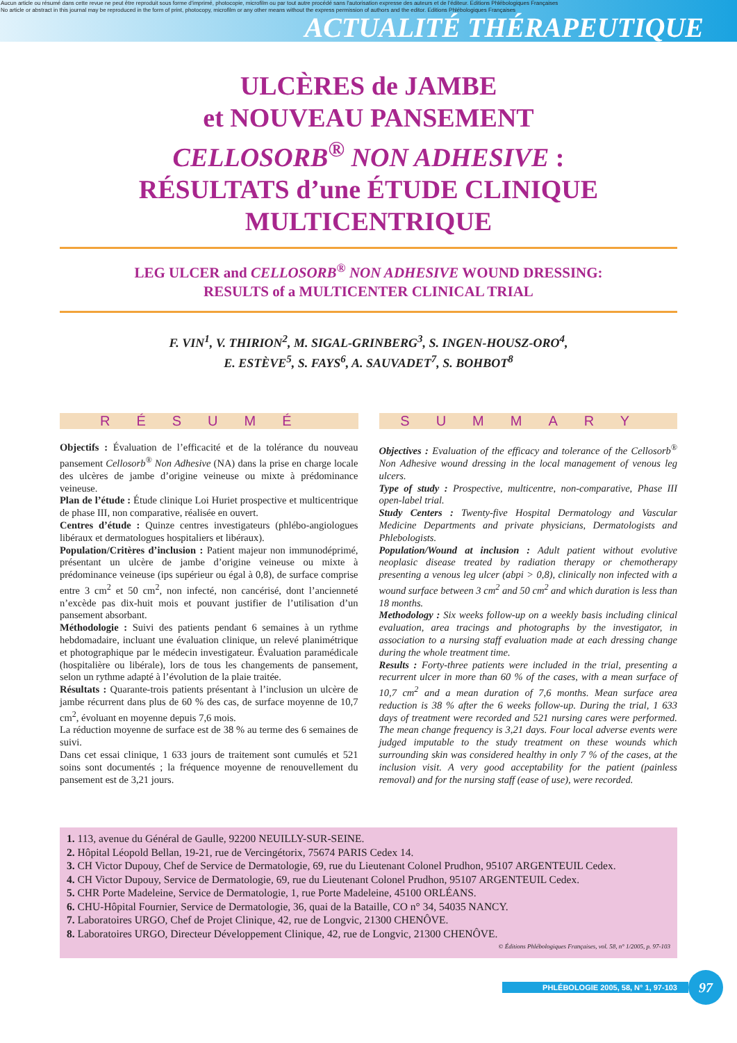Aucun article ou résumé dans cette revue ne peut être reproduit sous forme d'imprimé, photocopie, microfilm ou par tout autre procédé sans l'autorisation expresse des auteurs et de l'éditeur. Editions Phlébologiques Françaises
No article or abstract in this journal may be reproduced in the form of print, photocopy, microfilm or any other means without the express permission of authors and the editor. Editions Phlébologiques Françaises
ACTUALITÉ THÉRAPEUTIQUE
ULCÈRES de JAMBE
et NOUVEAU PANSEMENT
CELLOSORB<sup>®</sup> NON ADHESIVE :
RÉSULTATS d’une ÉTUDE CLINIQUE
MULTICENTRIQUE
LEG ULCER and CELLOSORB<sup>®</sup> NON ADHESIVE WOUND DRESSING:
RESULTS of a MULTICENTER CLINICAL TRIAL
F. VIN<sup>1</sup>, V. THIRION<sup>2</sup>, M. SIGAL-GRINBERG<sup>3</sup>, S. INGEN-HOUSZ-ORO<sup>4</sup>,
E. ESTÈVE<sup>5</sup>, S. FAYS<sup>6</sup>, A. SAUVADET<sup>7</sup>, S. BOHBOT<sup>8</sup>
RÉSUMÉ
Objectifs : Évaluation de l’efficacité et de la tolérance du nouveau pansement Cellosorb<sup>®</sup> Non Adhesive (NA) dans la prise en charge locale des ulcères de jambe d’origine veineuse ou mixte à prédominance veineuse.
Plan de l’étude : Étude clinique Loi Huriet prospective et multicentrique de phase III, non comparative, réalisée en ouvert.
Centres d’étude : Quinze centres investigateurs (phlébo-angiologues libéraux et dermatologues hospitaliers et libéraux).
Population/Critères d’inclusion : Patient majeur non immunodéprimé, présentant un ulcère de jambe d’origine veineuse ou mixte à prédominance veineuse (ips supérieur ou égal à 0,8), de surface comprise entre 3 cm<sup>2</sup> et 50 cm<sup>2</sup>, non infecté, non cancérisé, dont l’ancienneté n’excède pas dix-huit mois et pouvant justifier de l’utilisation d’un pansement absorbant.
Méthodologie : Suivi des patients pendant 6 semaines à un rythme hebdomadaire, incluant une évaluation clinique, un relevé planimétrique et photographique par le médecin investigateur. Évaluation paramédicale (hospitalière ou libérale), lors de tous les changements de pansement, selon un rythme adapté à l’évolution de la plaie traitée.
Résultats : Quarante-trois patients présentant à l’inclusion un ulcère de jambe récurrent dans plus de 60 % des cas, de surface moyenne de 10,7 cm<sup>2</sup>, évoluant en moyenne depuis 7,6 mois.
La réduction moyenne de surface est de 38 % au terme des 6 semaines de suivi.
Dans cet essai clinique, 1 633 jours de traitement sont cumulés et 521 soins sont documentés ; la fréquence moyenne de renouvellement du pansement est de 3,21 jours.
SUMMARY
Objectives : Evaluation of the efficacy and tolerance of the Cellosorb<sup>®</sup> Non Adhesive wound dressing in the local management of venous leg ulcers.
Type of study : Prospective, multicentre, non-comparative, Phase III open-label trial.
Study Centers : Twenty-five Hospital Dermatology and Vascular Medicine Departments and private physicians, Dermatologists and Phlebologists.
Population/Wound at inclusion : Adult patient without evolutive neoplasic disease treated by radiation therapy or chemotherapy presenting a venous leg ulcer (abpi > 0,8), clinically non infected with a wound surface between 3 cm<sup>2</sup> and 50 cm<sup>2</sup> and which duration is less than 18 months.
Methodology : Six weeks follow-up on a weekly basis including clinical evaluation, area tracings and photographs by the investigator, in association to a nursing staff evaluation made at each dressing change during the whole treatment time.
Results : Forty-three patients were included in the trial, presenting a recurrent ulcer in more than 60 % of the cases, with a mean surface of 10,7 cm<sup>2</sup> and a mean duration of 7,6 months. Mean surface area reduction is 38 % after the 6 weeks follow-up. During the trial, 1 633 days of treatment were recorded and 521 nursing cares were performed. The mean change frequency is 3,21 days. Four local adverse events were judged imputable to the study treatment on these wounds which surrounding skin was considered healthy in only 7 % of the cases, at the inclusion visit. A very good acceptability for the patient (painless removal) and for the nursing staff (ease of use), were recorded.
1. 113, avenue du Général de Gaulle, 92200 NEUILLY-SUR-SEINE.
2. Hôpital Léopold Bellan, 19-21, rue de Vercingétorix, 75674 PARIS Cedex 14.
3. CH Victor Dupouy, Chef de Service de Dermatologie, 69, rue du Lieutenant Colonel Prudhon, 95107 ARGENTEUIL Cedex.
4. CH Victor Dupouy, Service de Dermatologie, 69, rue du Lieutenant Colonel Prudhon, 95107 ARGENTEUIL Cedex.
5. CHR Porte Madeleine, Service de Dermatologie, 1, rue Porte Madeleine, 45100 ORLÉANS.
6. CHU-Hôpital Fournier, Service de Dermatologie, 36, quai de la Bataille, CO n° 34, 54035 NANCY.
7. Laboratoires URGO, Chef de Projet Clinique, 42, rue de Longvic, 21300 CHENÔVE.
8. Laboratoires URGO, Directeur Développement Clinique, 42, rue de Longvic, 21300 CHENÔVE.
© Éditions Phlébologiques Françaises, vol. 58, n° 1/2005, p. 97-103
PHLÉBOLOGIE 2005, 58, N° 1, 97-103
97